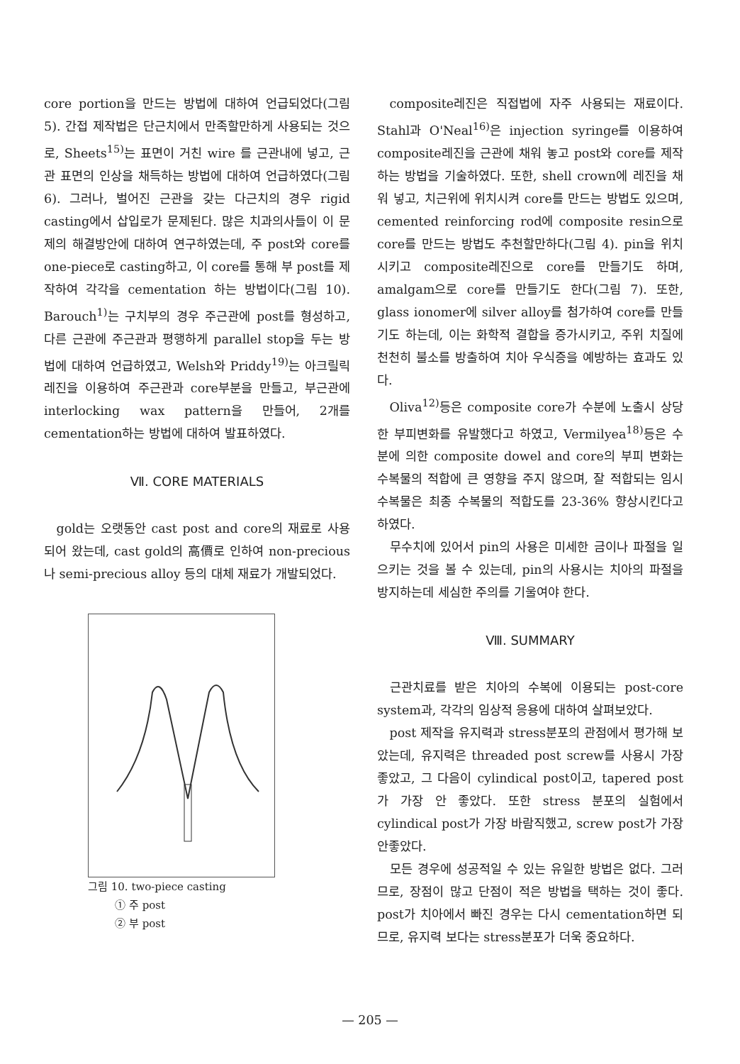core portion을 만드는 방법에 대하여 언급되었다(그림 5). 간접 제작법은 단근치에서 만족할만하게 사용되는 것으로, Sheets<sup>15)</sup>는 표면이 거친 wire 를 근관내에 넣고, 근관 표면의 인상을 채득하는 방법에 대하여 언급하였다(그림 6). 그러나, 벌어진 근관을 갖는 다근치의 경우 rigid casting에서 삽입로가 문제된다. 많은 치과의사들이 이 문제의 해결방안에 대하여 연구하였는데, 주 post와 core를 one-piece로 casting하고, 이 core를 통해 부 post를 제작하여 각각을 cementation 하는 방법이다(그림 10). Barouch<sup>1)</sup>는 구치부의 경우 주근관에 post를 형성하고, 다른 근관에 주근관과 평행하게 parallel stop을 두는 방법에 대하여 언급하였고, Welsh와 Priddy<sup>19)</sup>는 아크릴릭 레진을 이용하여 주근관과 core부분을 만들고, 부근관에 interlocking wax pattern을 만들어, 2개를 cementation하는 방법에 대하여 발표하였다.
Ⅶ. CORE MATERIALS
gold는 오랫동안 cast post and core의 재료로 사용되어 왔는데, cast gold의 高價로 인하여 non-precious나 semi-precious alloy 등의 대체 재료가 개발되었다.
그림 10. two-piece casting
① 주 post
② 부 post
composite레진은 직접법에 자주 사용되는 재료이다. Stahl과 O'Neal<sup>16)</sup>은 injection syringe를 이용하여 composite레진을 근관에 채워 놓고 post와 core를 제작하는 방법을 기술하였다. 또한, shell crown에 레진을 채워 넣고, 치근위에 위치시켜 core를 만드는 방법도 있으며, cemented reinforcing rod에 composite resin으로 core를 만드는 방법도 추천할만하다(그림 4). pin을 위치시키고 composite레진으로 core를 만들기도 하며, amalgam으로 core를 만들기도 한다(그림 7). 또한, glass ionomer에 silver alloy를 첨가하여 core를 만들기도 하는데, 이는 화학적 결합을 증가시키고, 주위 치질에 천천히 불소를 방출하여 치아 우식증을 예방하는 효과도 있다.
Oliva<sup>12)</sup>등은 composite core가 수분에 노출시 상당한 부피변화를 유발했다고 하였고, Vermilyea<sup>18)</sup>등은 수분에 의한 composite dowel and core의 부피 변화는 수복물의 적합에 큰 영향을 주지 않으며, 잘 적합되는 임시 수복물은 최종 수복물의 적합도를 23-36% 향상시킨다고 하였다.
무수치에 있어서 pin의 사용은 미세한 금이나 파절을 일으키는 것을 볼 수 있는데, pin의 사용시는 치아의 파절을 방지하는데 세심한 주의를 기울여야 한다.
Ⅷ. SUMMARY
근관치료를 받은 치아의 수복에 이용되는 post-core system과, 각각의 임상적 응용에 대하여 살펴보았다.
post 제작을 유지력과 stress분포의 관점에서 평가해 보았는데, 유지력은 threaded post screw를 사용시 가장 좋았고, 그 다음이 cylindical post이고, tapered post가 가장 안 좋았다. 또한 stress 분포의 실험에서 cylindical post가 가장 바람직했고, screw post가 가장 안좋았다.
모든 경우에 성공적일 수 있는 유일한 방법은 없다. 그러므로, 장점이 많고 단점이 적은 방법을 택하는 것이 좋다. post가 치아에서 빠진 경우는 다시 cementation하면 되므로, 유지력 보다는 stress분포가 더욱 중요하다.
— 205 —